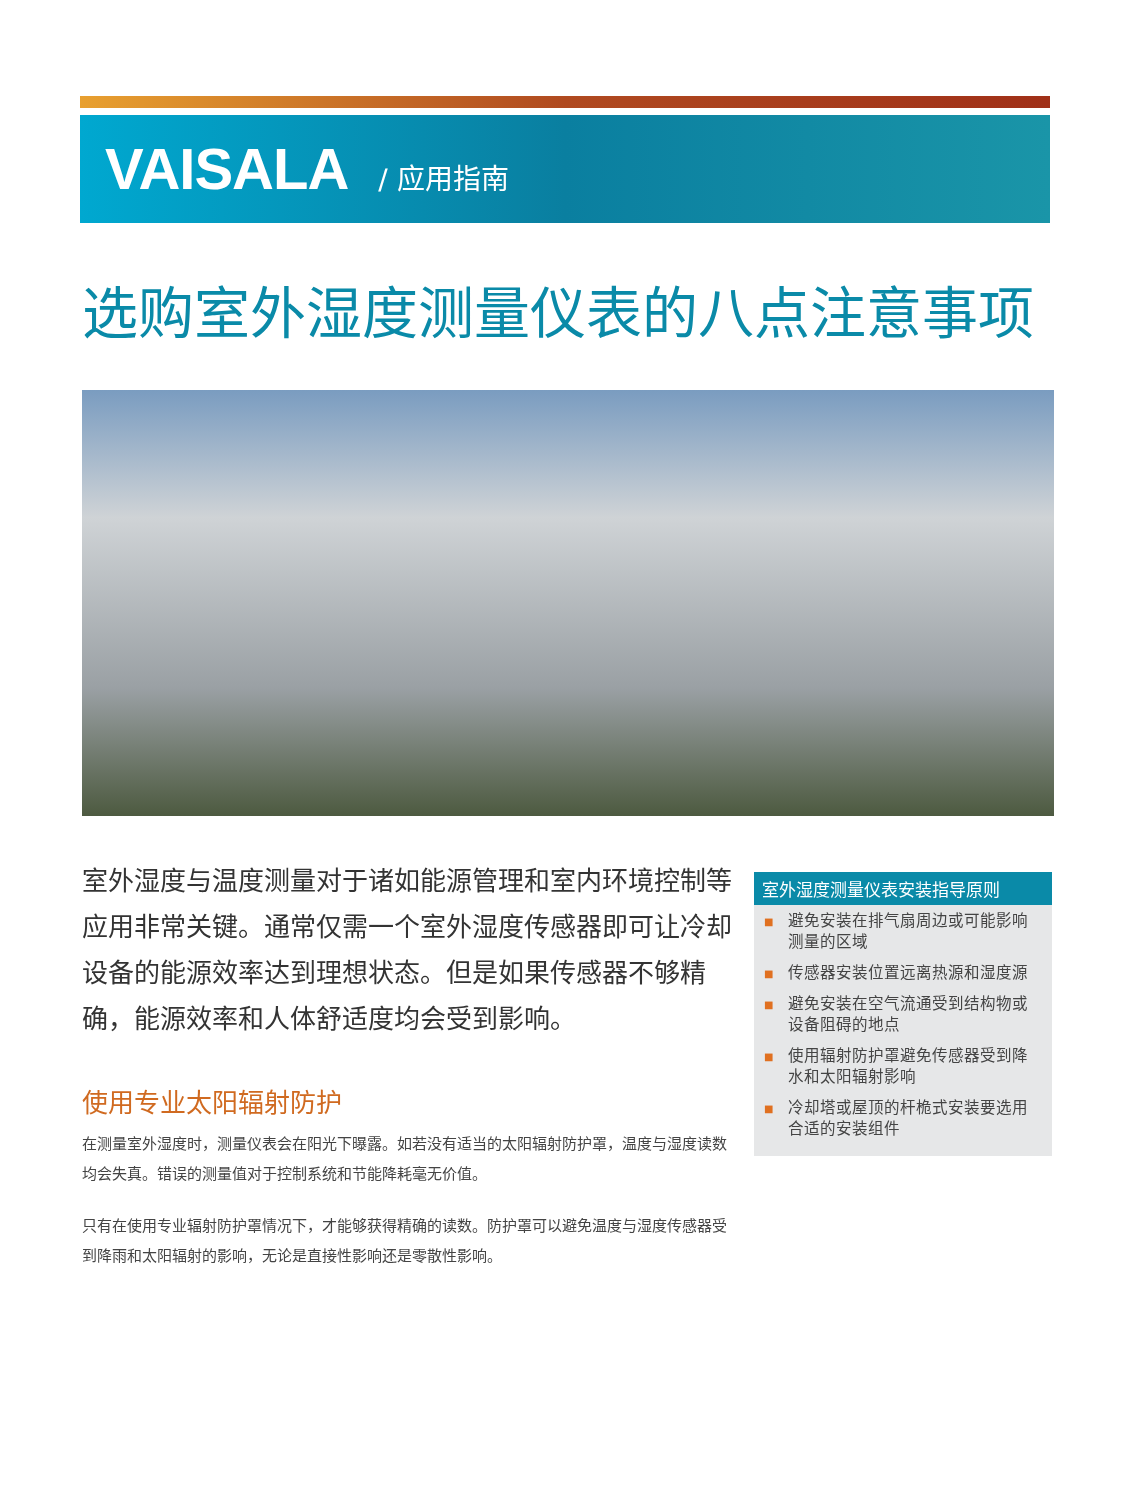VAISALA / 应用指南
选购室外湿度测量仪表的八点注意事项
室外湿度与温度测量对于诸如能源管理和室内环境控制等应用非常关键。通常仅需一个室外湿度传感器即可让冷却设备的能源效率达到理想状态。但是如果传感器不够精确，能源效率和人体舒适度均会受到影响。
使用专业太阳辐射防护
在测量室外湿度时，测量仪表会在阳光下曝露。如若没有适当的太阳辐射防护罩，温度与湿度读数均会失真。错误的测量值对于控制系统和节能降耗毫无价值。
只有在使用专业辐射防护罩情况下，才能够获得精确的读数。防护罩可以避免温度与湿度传感器受到降雨和太阳辐射的影响，无论是直接性影响还是零散性影响。
室外湿度测量仪表安装指导原则
■ 避免安装在排气扇周边或可能影响测量的区域
■ 传感器安装位置远离热源和湿度源
■ 避免安装在空气流通受到结构物或设备阻碍的地点
■ 使用辐射防护罩避免传感器受到降水和太阳辐射影响
■ 冷却塔或屋顶的杆桅式安装要选用合适的安装组件